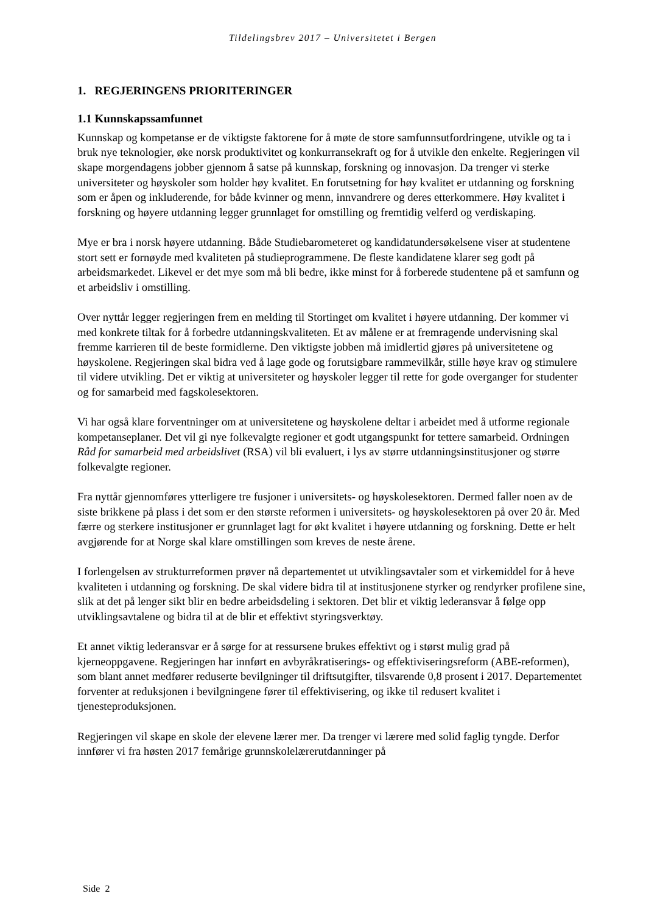Tildelingsbrev 2017 – Universitetet i Bergen
1. REGJERINGENS PRIORITERINGER
1.1 Kunnskapssamfunnet
Kunnskap og kompetanse er de viktigste faktorene for å møte de store samfunnsutfordringene, utvikle og ta i bruk nye teknologier, øke norsk produktivitet og konkurransekraft og for å utvikle den enkelte. Regjeringen vil skape morgendagens jobber gjennom å satse på kunnskap, forskning og innovasjon. Da trenger vi sterke universiteter og høyskoler som holder høy kvalitet. En forutsetning for høy kvalitet er utdanning og forskning som er åpen og inkluderende, for både kvinner og menn, innvandrere og deres etterkommere. Høy kvalitet i forskning og høyere utdanning legger grunnlaget for omstilling og fremtidig velferd og verdiskaping.
Mye er bra i norsk høyere utdanning. Både Studiebarometeret og kandidatundersøkelsene viser at studentene stort sett er fornøyde med kvaliteten på studieprogrammene. De fleste kandidatene klarer seg godt på arbeidsmarkedet. Likevel er det mye som må bli bedre, ikke minst for å forberede studentene på et samfunn og et arbeidsliv i omstilling.
Over nyttår legger regjeringen frem en melding til Stortinget om kvalitet i høyere utdanning. Der kommer vi med konkrete tiltak for å forbedre utdanningskvaliteten. Et av målene er at fremragende undervisning skal fremme karrieren til de beste formidlerne. Den viktigste jobben må imidlertid gjøres på universitetene og høyskolene. Regjeringen skal bidra ved å lage gode og forutsigbare rammevilkår, stille høye krav og stimulere til videre utvikling. Det er viktig at universiteter og høyskoler legger til rette for gode overganger for studenter og for samarbeid med fagskolesektoren.
Vi har også klare forventninger om at universitetene og høyskolene deltar i arbeidet med å utforme regionale kompetanseplaner. Det vil gi nye folkevalgte regioner et godt utgangspunkt for tettere samarbeid. Ordningen Råd for samarbeid med arbeidslivet (RSA) vil bli evaluert, i lys av større utdanningsinstitusjoner og større folkevalgte regioner.
Fra nyttår gjennomføres ytterligere tre fusjoner i universitets- og høyskolesektoren. Dermed faller noen av de siste brikkene på plass i det som er den største reformen i universitets- og høyskolesektoren på over 20 år. Med færre og sterkere institusjoner er grunnlaget lagt for økt kvalitet i høyere utdanning og forskning. Dette er helt avgjørende for at Norge skal klare omstillingen som kreves de neste årene.
I forlengelsen av strukturreformen prøver nå departementet ut utviklingsavtaler som et virkemiddel for å heve kvaliteten i utdanning og forskning. De skal videre bidra til at institusjonene styrker og rendyrker profilene sine, slik at det på lenger sikt blir en bedre arbeidsdeling i sektoren. Det blir et viktig lederansvar å følge opp utviklingsavtalene og bidra til at de blir et effektivt styringsverktøy.
Et annet viktig lederansvar er å sørge for at ressursene brukes effektivt og i størst mulig grad på kjerneoppgavene. Regjeringen har innført en avbyråkratiserings- og effektiviseringsreform (ABE-reformen), som blant annet medfører reduserte bevilgninger til driftsutgifter, tilsvarende 0,8 prosent i 2017. Departementet forventer at reduksjonen i bevilgningene fører til effektivisering, og ikke til redusert kvalitet i tjenesteproduksjonen.
Regjeringen vil skape en skole der elevene lærer mer. Da trenger vi lærere med solid faglig tyngde. Derfor innfører vi fra høsten 2017 femårige grunnskolelærerutdanninger på
Side 2